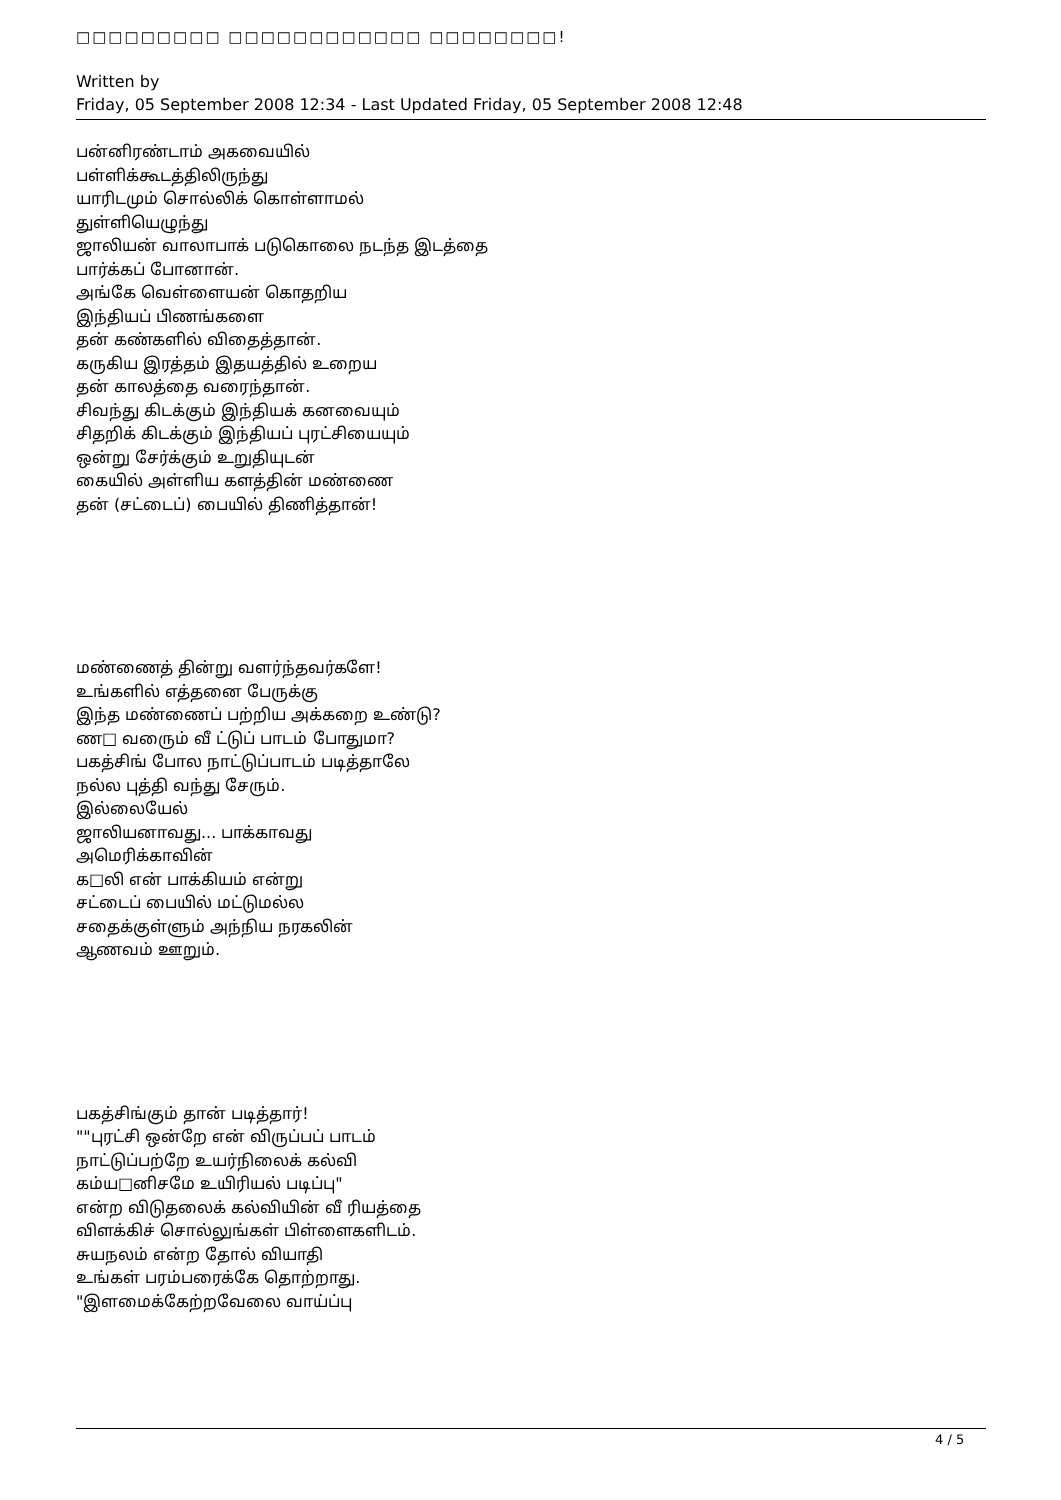□□□□□□□□□ □□□□□□□□□□□□ □□□□□□□□!
Written by
Friday, 05 September 2008 12:34 - Last Updated Friday, 05 September 2008 12:48
பன்னிரண்டாம் அகவையில்
பள்ளிக்கூடத்திலிருந்து
யாரிடமும் சொல்லிக் கொள்ளாமல்
துள்ளியெழுந்து
ஜாலியன் வாலாபாக் படுகொலை நடந்த இடத்தை
பார்க்கப் போனான்.
அங்கே வெள்ளையன் கொதறிய
இந்தியப் பிணங்களை
தன் கண்களில் விதைத்தான்.
கருகிய இரத்தம் இதயத்தில் உறைய
தன் காலத்தை வரைந்தான்.
சிவந்து கிடக்கும் இந்தியக் கனவையும்
சிதறிக் கிடக்கும் இந்தியப் புரட்சியையும்
ஒன்று சேர்க்கும் உறுதியுடன்
கையில் அள்ளிய களத்தின் மண்ணை
தன் (சட்டைப்) பையில் திணித்தான்!
மண்ணைத் தின்று வளர்ந்தவர்களே!
உங்களில் எத்தனை பேருக்கு
இந்த மண்ணைப் பற்றிய அக்கறை உண்டு?
ண□ வரைும் வீ ட்டுப் பாடம் போதுமா?
பகத்சிங் போல நாட்டுப்பாடம் படித்தாலே
நல்ல புத்தி வந்து சேரும்.
இல்லையேல்
ஜாலியனாவது... பாக்காவது
அமெரிக்காவின்
க□லி என் பாக்கியம் என்று
சட்டைப் பையில் மட்டுமல்ல
சதைக்குள்ளும் அந்நிய நரகலின்
ஆணவம் ஊறும்.
பகத்சிங்கும் தான் படித்தார்!
""புரட்சி ஒன்றே என் விருப்பப் பாடம்
நாட்டுப்பற்றே உயர்நிலைக் கல்வி
கம்ய□னிசமே உயிரியல் படிப்பு"
என்ற விடுதலைக் கல்வியின் வீ ரியத்தை
விளக்கிச் சொல்லுங்கள் பிள்ளைகளிடம்.
சுயநலம் என்ற தோல் வியாதி
உங்கள் பரம்பரைக்கே தொற்றாது.
"இளமைக்கேற்றவேலை வாய்ப்பு
4 / 5